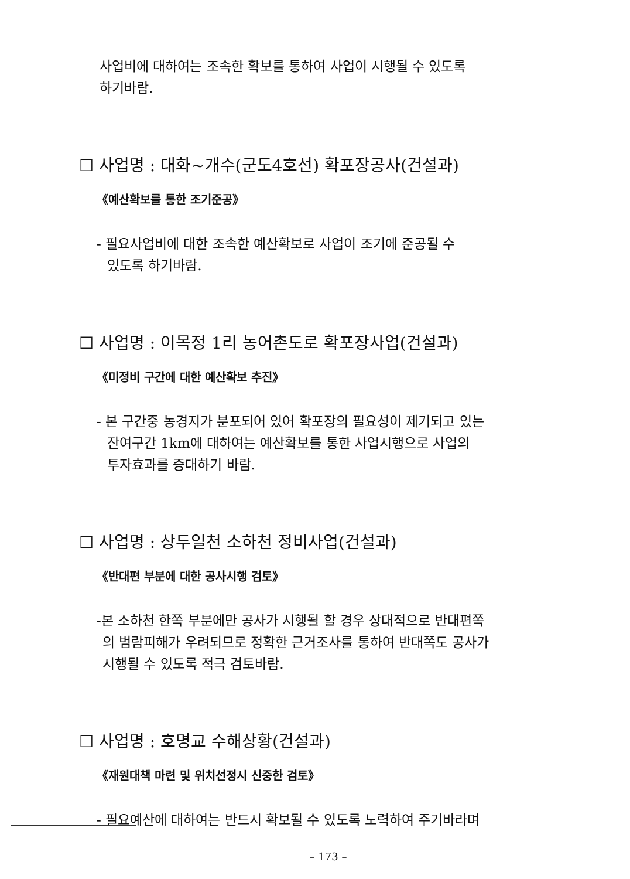사업비에 대하여는 조속한 확보를 통하여 사업이 시행될 수 있도록
하기바람.
☐ 사업명 : 대화~개수(군도4호선) 확포장공사(건설과)
《예산확보를 통한 조기준공》
- 필요사업비에 대한 조속한 예산확보로 사업이 조기에 준공될 수
있도록 하기바람.
☐ 사업명 : 이목정 1리 농어촌도로 확포장사업(건설과)
《미정비 구간에 대한 예산확보 추진》
- 본 구간중 농경지가 분포되어 있어 확포장의 필요성이 제기되고 있는
잔여구간 1km에 대하여는 예산확보를 통한 사업시행으로 사업의
투자효과를 증대하기 바람.
☐ 사업명 : 상두일천 소하천 정비사업(건설과)
《반대편 부분에 대한 공사시행 검토》
-본 소하천 한쪽 부분에만 공사가 시행될 할 경우 상대적으로 반대편쪽
의 범람피해가 우려되므로 정확한 근거조사를 통하여 반대쪽도 공사가
시행될 수 있도록 적극 검토바람.
☐ 사업명 : 호명교 수해상황(건설과)
《재원대책 마련 및 위치선정시 신중한 검토》
- 필요예산에 대하여는 반드시 확보될 수 있도록 노력하여 주기바라며
– 173 –